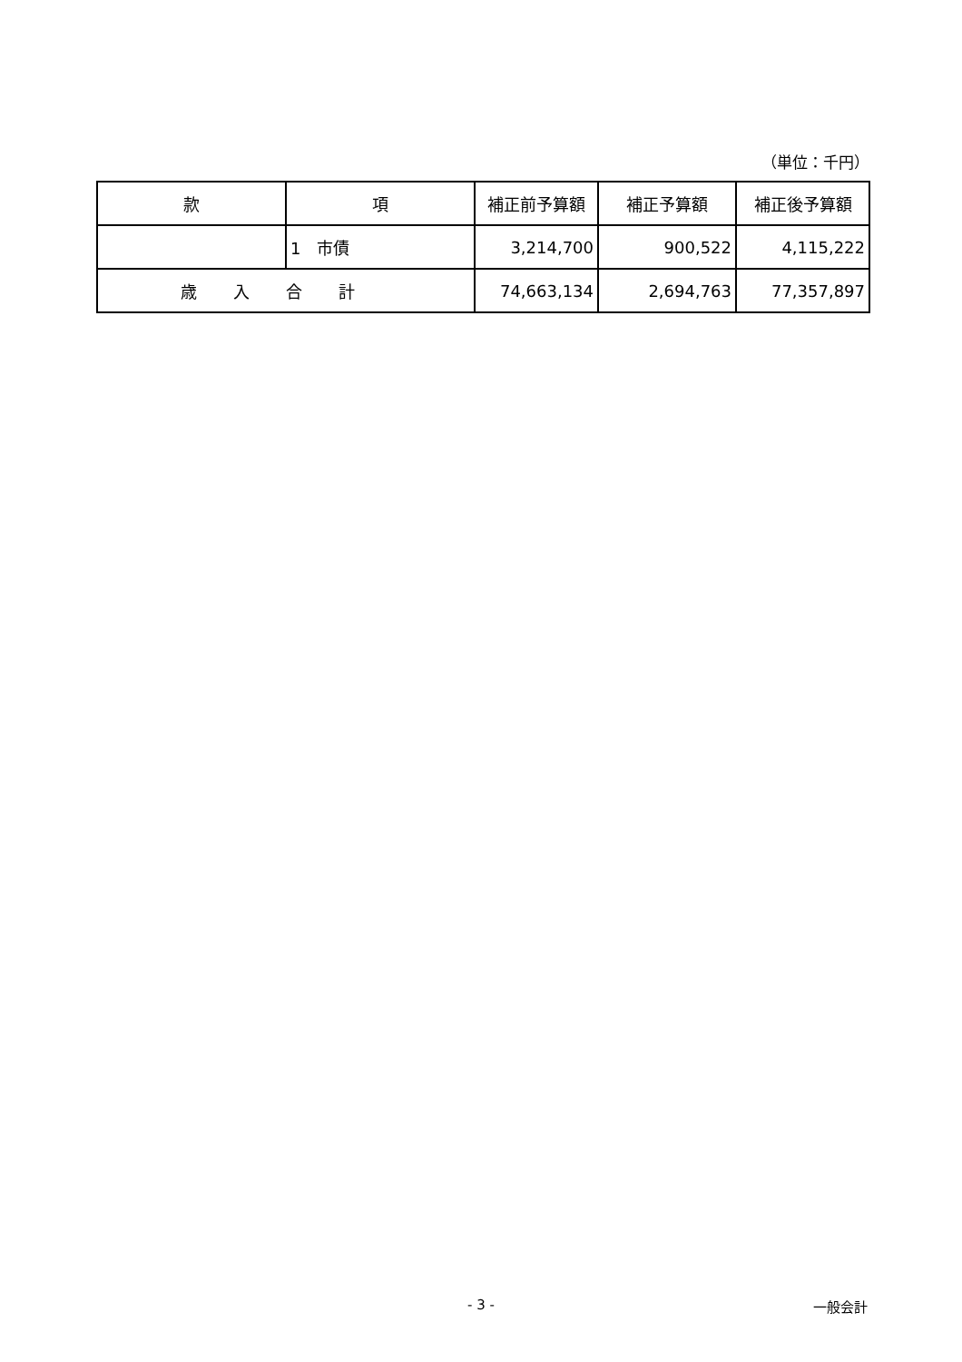（単位：千円）
| 款 | 項 | 補正前予算額 | 補正予算額 | 補正後予算額 |
| --- | --- | --- | --- | --- |
| | 1 市債 | 3,214,700 | 900,522 | 4,115,222 |
| 歳入合計 | | 74,663,134 | 2,694,763 | 77,357,897 |
- 3 -
一般会計